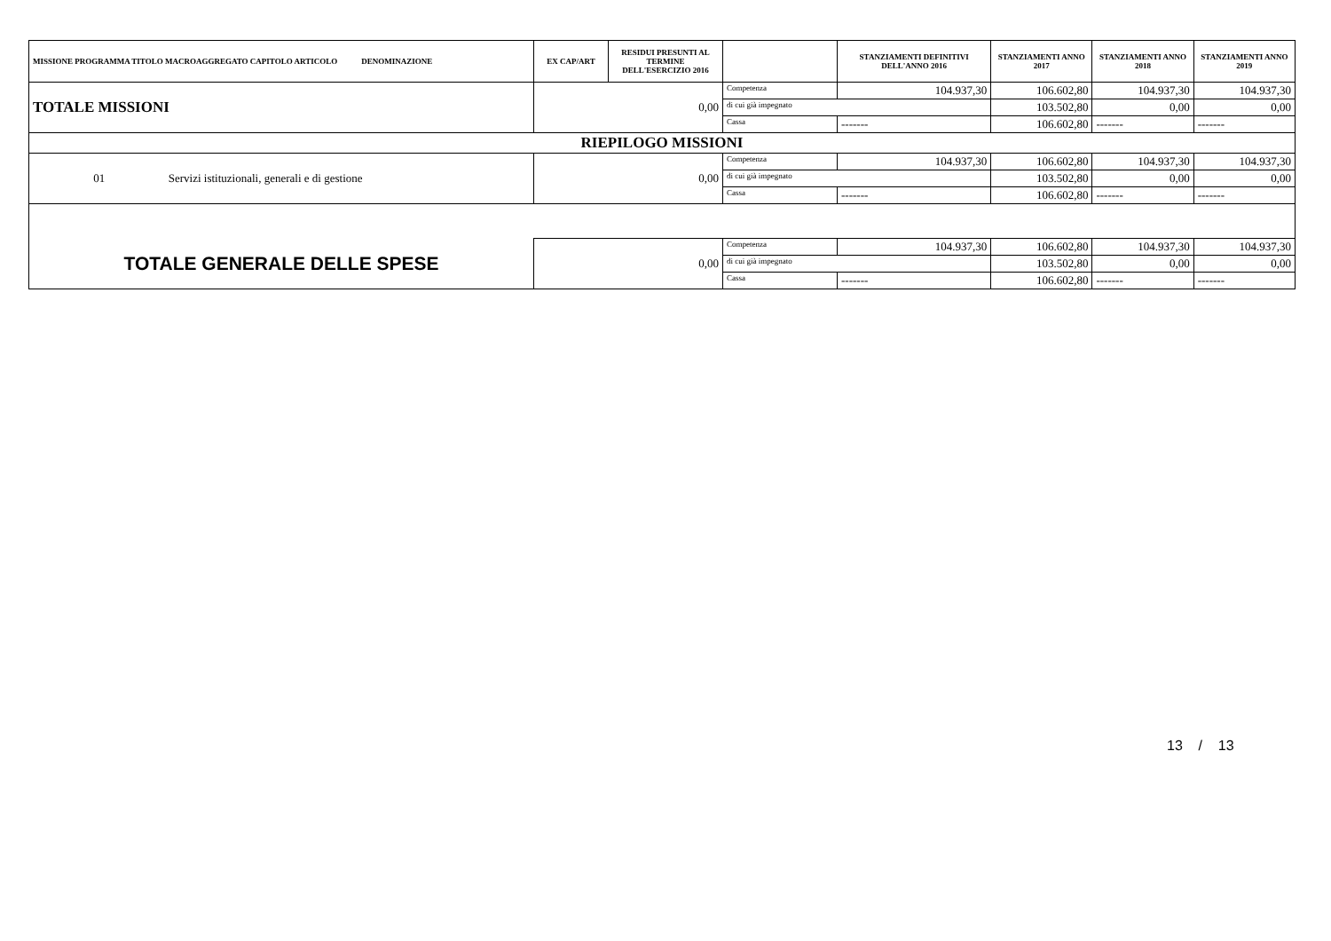| MISSIONE PROGRAMMA TITOLO MACROAGGREGATO CAPITOLO ARTICOLO DENOMINAZIONE | EX CAP/ART | RESIDUI PRESUNTI AL TERMINE DELL'ESERCIZIO 2016 | | STANZIAMENTI DEFINITIVI DELL'ANNO 2016 | STANZIAMENTI ANNO 2017 | STANZIAMENTI ANNO 2018 | STANZIAMENTI ANNO 2019 |
| --- | --- | --- | --- | --- | --- | --- | --- |
| TOTALE MISSIONI | 0,00 | | Competenza | 104.937,30 | 106.602,80 | 104.937,30 | 104.937,30 |
| | | | di cui già impegnato | | 103.502,80 | 0,00 | 0,00 |
| | | | Cassa | ------- | 106.602,80 | ------- | ------- |
| RIEPILOGO MISSIONI | | | | | | | |
| 01 Servizi istituzionali, generali e di gestione | 0,00 | | Competenza | 104.937,30 | 106.602,80 | 104.937,30 | 104.937,30 |
| | | | di cui già impegnato | | 103.502,80 | 0,00 | 0,00 |
| | | | Cassa | ------- | 106.602,80 | ------- | ------- |
| TOTALE GENERALE DELLE SPESE | 0,00 | | Competenza | 104.937,30 | 106.602,80 | 104.937,30 | 104.937,30 |
| | | | di cui già impegnato | | 103.502,80 | 0,00 | 0,00 |
| | | | Cassa | ------- | 106.602,80 | ------- | ------- |
13 / 13